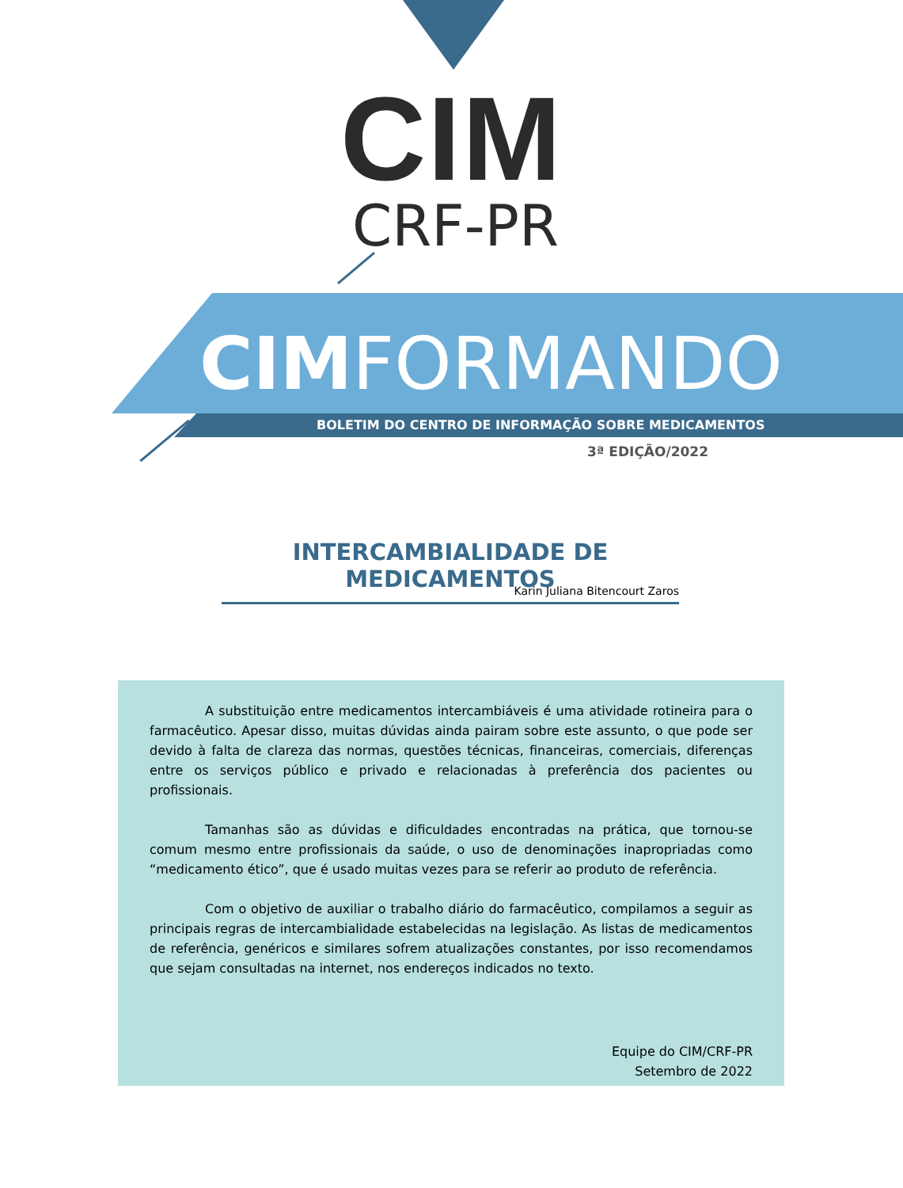CIM
CRF-PR
CIM FORMANDO
BOLETIM DO CENTRO DE INFORMAÇÃO SOBRE MEDICAMENTOS
3ª EDIÇÃO/2022
INTERCAMBIALIDADE DE MEDICAMENTOS
Karin Juliana Bitencourt Zaros
A substituição entre medicamentos intercambiáveis é uma atividade rotineira para o farmacêutico. Apesar disso, muitas dúvidas ainda pairam sobre este assunto, o que pode ser devido à falta de clareza das normas, questões técnicas, financeiras, comerciais, diferenças entre os serviços público e privado e relacionadas à preferência dos pacientes ou profissionais.
Tamanhas são as dúvidas e dificuldades encontradas na prática, que tornou-se comum mesmo entre profissionais da saúde, o uso de denominações inapropriadas como “medicamento ético”, que é usado muitas vezes para se referir ao produto de referência.
Com o objetivo de auxiliar o trabalho diário do farmacêutico, compilamos a seguir as principais regras de intercambialidade estabelecidas na legislação. As listas de medicamentos de referência, genéricos e similares sofrem atualizações constantes, por isso recomendamos que sejam consultadas na internet, nos endereços indicados no texto.
Equipe do CIM/CRF-PR
Setembro de 2022